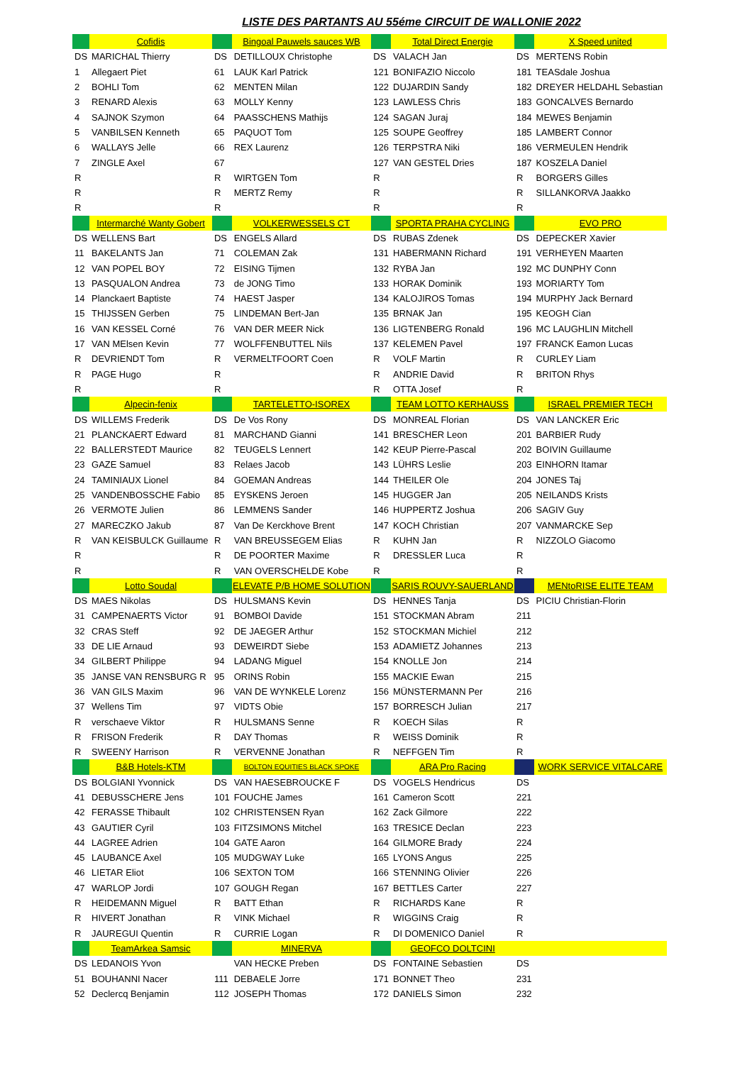LISTE DES PARTANTS AU 55éme CIRCUIT DE WALLONIE 2022
| | Cofidis | | Bingoal Pauwels sauces WB | | Total Direct Energie | | X Speed united |
| DS | MARICHAL Thierry | DS | DETILLOUX Christophe | DS | VALACH Jan | DS | MERTENS Robin |
| 1 | Allegaert Piet | 61 | LAUK Karl Patrick | 121 | BONIFAZIO Niccolo | 181 | TEASdale Joshua |
| 2 | BOHLI Tom | 62 | MENTEN Milan | 122 | DUJARDIN Sandy | 182 | DREYER HELDAHL Sebastian |
| 3 | RENARD Alexis | 63 | MOLLY Kenny | 123 | LAWLESS Chris | 183 | GONCALVES Bernardo |
| 4 | SAJNOK Szymon | 64 | PAASSCHENS Mathijs | 124 | SAGAN Juraj | 184 | MEWES Benjamin |
| 5 | VANBILSEN Kenneth | 65 | PAQUOT Tom | 125 | SOUPE Geoffrey | 185 | LAMBERT Connor |
| 6 | WALLAYS Jelle | 66 | REX Laurenz | 126 | TERPSTRA Niki | 186 | VERMEULEN Hendrik |
| 7 | ZINGLE Axel | 67 | | 127 | VAN GESTEL Dries | 187 | KOSZELA Daniel |
| R | | R | WIRTGEN Tom | R | | R | BORGERS Gilles |
| R | | R | MERTZ Remy | R | | R | SILLANKORVA Jaakko |
| R | | R | | R | | R | |
| | Intermarché Wanty Gobert | | VOLKERWESSELS CT | | SPORTA PRAHA CYCLING | | EVO PRO |
| DS | WELLENS Bart | DS | ENGELS Allard | DS | RUBAS Zdenek | DS | DEPECKER Xavier |
| 11 | BAKELANTS Jan | 71 | COLEMAN Zak | 131 | HABERMANN Richard | 191 | VERHEYEN Maarten |
| 12 | VAN POPEL BOY | 72 | EISING Tijmen | 132 | RYBA Jan | 192 | MC DUNPHY Conn |
| 13 | PASQUALON Andrea | 73 | de JONG Timo | 133 | HORAK Dominik | 193 | MORIARTY Tom |
| 14 | Planckaert Baptiste | 74 | HAEST Jasper | 134 | KALOJIROS Tomas | 194 | MURPHY Jack Bernard |
| 15 | THIJSSEN Gerben | 75 | LINDEMAN Bert-Jan | 135 | BRNAK Jan | 195 | KEOGH Cian |
| 16 | VAN KESSEL Corné | 76 | VAN DER MEER Nick | 136 | LIGTENBERG Ronald | 196 | MC LAUGHLIN Mitchell |
| 17 | VAN MElsen Kevin | 77 | WOLFFENBUTTEL Nils | 137 | KELEMEN Pavel | 197 | FRANCK Eamon Lucas |
| R | DEVRIENDT Tom | R | VERMELTFOORT Coen | R | VOLF Martin | R | CURLEY Liam |
| R | PAGE Hugo | R | | R | ANDRIE David | R | BRITON Rhys |
| R | | R | | R | OTTA Josef | R | |
| | Alpecin-fenix | | TARTELETTO-ISOREX | | TEAM LOTTO KERHAUSS | | ISRAEL PREMIER TECH |
| DS | WILLEMS Frederik | DS | De Vos Rony | DS | MONREAL Florian | DS | VAN LANCKER Eric |
| 21 | PLANCKAERT Edward | 81 | MARCHAND Gianni | 141 | BRESCHER Leon | 201 | BARBIER Rudy |
| 22 | BALLERSTEDT Maurice | 82 | TEUGELS Lennert | 142 | KEUP Pierre-Pascal | 202 | BOIVIN Guillaume |
| 23 | GAZE Samuel | 83 | Relaes Jacob | 143 | LÜHRS Leslie | 203 | EINHORN Itamar |
| 24 | TAMINIAUX Lionel | 84 | GOEMAN Andreas | 144 | THEILER Ole | 204 | JONES Taj |
| 25 | VANDENBOSSCHE Fabio | 85 | EYSKENS Jeroen | 145 | HUGGER Jan | 205 | NEILANDS Krists |
| 26 | VERMOTE Julien | 86 | LEMMENS Sander | 146 | HUPPERTZ Joshua | 206 | SAGIV Guy |
| 27 | MARECZKO Jakub | 87 | Van De Kerckhove Brent | 147 | KOCH Christian | 207 | VANMARCKE Sep |
| R | VAN KEISBULCK Guillaume | R | VAN BREUSSEGEM Elias | R | KUHN Jan | R | NIZZOLO Giacomo |
| R | | R | DE POORTER Maxime | R | DRESSLER Luca | R | |
| R | | R | VAN OVERSCHELDE Kobe | R | | R | |
| | Lotto Soudal | | ELEVATE P/B HOME SOLUTION | | SARIS ROUVY-SAUERLAND | | MENtoRISE ELITE TEAM |
| DS | MAES Nikolas | DS | HULSMANS Kevin | DS | HENNES Tanja | DS | PICIU Christian-Florin |
| 31 | CAMPENAERTS Victor | 91 | BOMBOI Davide | 151 | STOCKMAN Abram | 211 | |
| 32 | CRAS Steff | 92 | DE JAEGER Arthur | 152 | STOCKMAN Michiel | 212 | |
| 33 | DE LIE Arnaud | 93 | DEWEIRDT Siebe | 153 | ADAMIETZ Johannes | 213 | |
| 34 | GILBERT Philippe | 94 | LADANG Miguel | 154 | KNOLLE Jon | 214 | |
| 35 | JANSE VAN RENSBURG R | 95 | ORINS Robin | 155 | MACKIE Ewan | 215 | |
| 36 | VAN GILS Maxim | 96 | VAN DE WYNKELE Lorenz | 156 | MÜNSTERMANN Per | 216 | |
| 37 | Wellens Tim | 97 | VIDTS Obie | 157 | BORRESCH Julian | 217 | |
| R | verschaeve Viktor | R | HULSMANS Senne | R | KOECH Silas | R | |
| R | FRISON Frederik | R | DAY Thomas | R | WEISS Dominik | R | |
| R | SWEENY Harrison | R | VERVENNE Jonathan | R | NEFFGEN Tim | R | |
| | B&B Hotels-KTM | | BOLTON EQUITIES BLACK SPOKE | | ARA Pro Racing | | WORK SERVICE VITALCARE |
| DS | BOLGIANI Yvonnick | DS | VAN HAESEBROUCKE F | DS | VOGELS Hendricus | DS | |
| 41 | DEBUSSCHERE Jens | 101 | FOUCHE James | 161 | Cameron Scott | 221 | |
| 42 | FERASSE Thibault | 102 | CHRISTENSEN Ryan | 162 | Zack Gilmore | 222 | |
| 43 | GAUTIER Cyril | 103 | FITZSIMONS Mitchel | 163 | TRESICE Declan | 223 | |
| 44 | LAGREE Adrien | 104 | GATE Aaron | 164 | GILMORE Brady | 224 | |
| 45 | LAUBANCE Axel | 105 | MUDGWAY Luke | 165 | LYONS Angus | 225 | |
| 46 | LIETAR Eliot | 106 | SEXTON TOM | 166 | STENNING Olivier | 226 | |
| 47 | WARLOP Jordi | 107 | GOUGH Regan | 167 | BETTLES Carter | 227 | |
| R | HEIDEMANN Miguel | R | BATT Ethan | R | RICHARDS Kane | R | |
| R | HIVERT Jonathan | R | VINK Michael | R | WIGGINS Craig | R | |
| R | JAUREGUI Quentin | R | CURRIE Logan | R | DI DOMENICO Daniel | R | |
| | TeamArkea Samsic | | MINERVA | | GEOFCO DOLTCINI | | |
| DS | LEDANOIS Yvon | | VAN HECKE Preben | DS | FONTAINE Sebastien | DS | |
| 51 | BOUHANNI Nacer | 111 | DEBAELE Jorre | 171 | BONNET Theo | 231 | |
| 52 | Declercq Benjamin | 112 | JOSEPH Thomas | 172 | DANIELS Simon | 232 | |